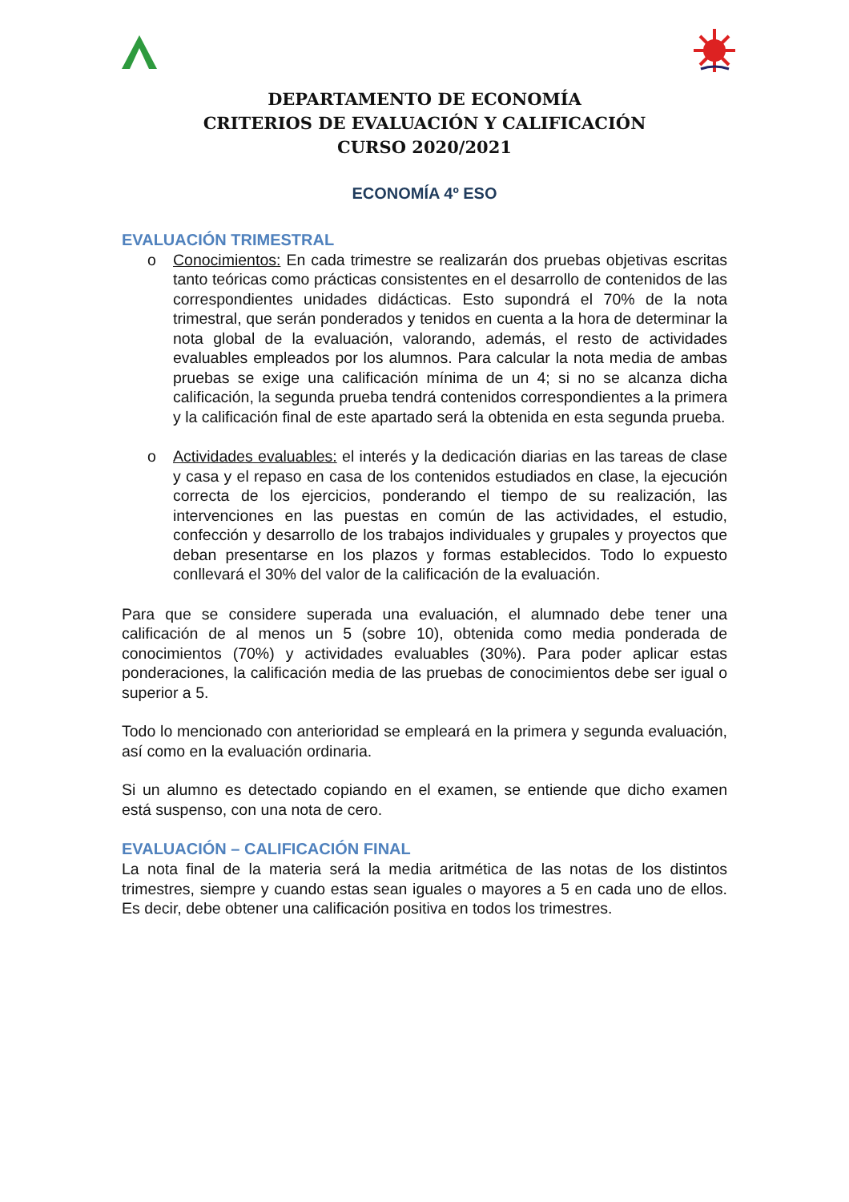DEPARTAMENTO DE ECONOMÍA
CRITERIOS DE EVALUACIÓN Y CALIFICACIÓN
CURSO 2020/2021
ECONOMÍA 4º ESO
EVALUACIÓN TRIMESTRAL
o Conocimientos: En cada trimestre se realizarán dos pruebas objetivas escritas tanto teóricas como prácticas consistentes en el desarrollo de contenidos de las correspondientes unidades didácticas. Esto supondrá el 70% de la nota trimestral, que serán ponderados y tenidos en cuenta a la hora de determinar la nota global de la evaluación, valorando, además, el resto de actividades evaluables empleados por los alumnos. Para calcular la nota media de ambas pruebas se exige una calificación mínima de un 4; si no se alcanza dicha calificación, la segunda prueba tendrá contenidos correspondientes a la primera y la calificación final de este apartado será la obtenida en esta segunda prueba.
o Actividades evaluables: el interés y la dedicación diarias en las tareas de clase y casa y el repaso en casa de los contenidos estudiados en clase, la ejecución correcta de los ejercicios, ponderando el tiempo de su realización, las intervenciones en las puestas en común de las actividades, el estudio, confección y desarrollo de los trabajos individuales y grupales y proyectos que deban presentarse en los plazos y formas establecidos. Todo lo expuesto conllevará el 30% del valor de la calificación de la evaluación.
Para que se considere superada una evaluación, el alumnado debe tener una calificación de al menos un 5 (sobre 10), obtenida como media ponderada de conocimientos (70%) y actividades evaluables (30%). Para poder aplicar estas ponderaciones, la calificación media de las pruebas de conocimientos debe ser igual o superior a 5.
Todo lo mencionado con anterioridad se empleará en la primera y segunda evaluación, así como en la evaluación ordinaria.
Si un alumno es detectado copiando en el examen, se entiende que dicho examen está suspenso, con una nota de cero.
EVALUACIÓN – CALIFICACIÓN FINAL
La nota final de la materia será la media aritmética de las notas de los distintos trimestres, siempre y cuando estas sean iguales o mayores a 5 en cada uno de ellos. Es decir, debe obtener una calificación positiva en todos los trimestres.